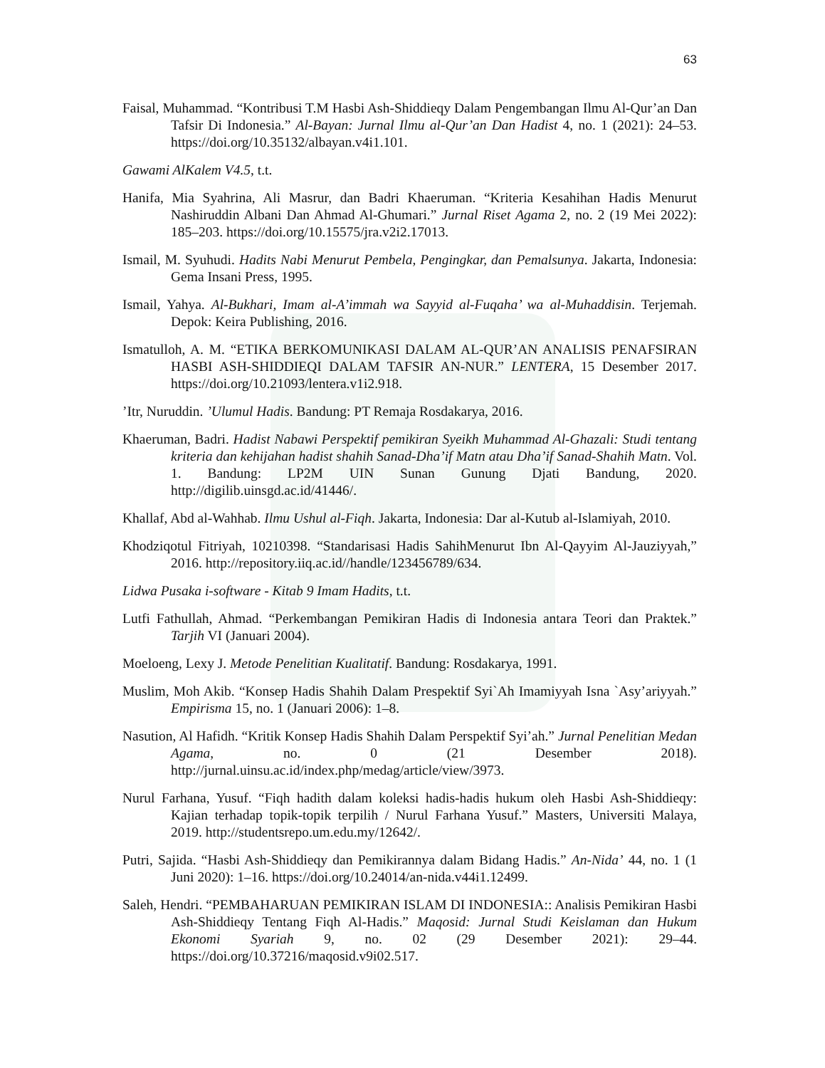63
Faisal, Muhammad. “Kontribusi T.M Hasbi Ash-Shiddieqy Dalam Pengembangan Ilmu Al-Qur’an Dan Tafsir Di Indonesia.” Al-Bayan: Jurnal Ilmu al-Qur’an Dan Hadist 4, no. 1 (2021): 24–53. https://doi.org/10.35132/albayan.v4i1.101.
Gawami AlKalem V4.5, t.t.
Hanifa, Mia Syahrina, Ali Masrur, dan Badri Khaeruman. “Kriteria Kesahihan Hadis Menurut Nashiruddin Albani Dan Ahmad Al-Ghumari.” Jurnal Riset Agama 2, no. 2 (19 Mei 2022): 185–203. https://doi.org/10.15575/jra.v2i2.17013.
Ismail, M. Syuhudi. Hadits Nabi Menurut Pembela, Pengingkar, dan Pemalsunya. Jakarta, Indonesia: Gema Insani Press, 1995.
Ismail, Yahya. Al-Bukhari, Imam al-A’immah wa Sayyid al-Fuqaha’ wa al-Muhaddisin. Terjemah. Depok: Keira Publishing, 2016.
Ismatulloh, A. M. “ETIKA BERKOMUNIKASI DALAM AL-QUR’AN ANALISIS PENAFSIRAN HASBI ASH-SHIDDIEQI DALAM TAFSIR AN-NUR.” LENTERA, 15 Desember 2017. https://doi.org/10.21093/lentera.v1i2.918.
’Itr, Nuruddin. ’Ulumul Hadis. Bandung: PT Remaja Rosdakarya, 2016.
Khaeruman, Badri. Hadist Nabawi Perspektif pemikiran Syeikh Muhammad Al-Ghazali: Studi tentang kriteria dan kehijahan hadist shahih Sanad-Dha’if Matn atau Dha’if Sanad-Shahih Matn. Vol. 1. Bandung: LP2M UIN Sunan Gunung Djati Bandung, 2020. http://digilib.uinsgd.ac.id/41446/.
Khallaf, Abd al-Wahhab. Ilmu Ushul al-Fiqh. Jakarta, Indonesia: Dar al-Kutub al-Islamiyah, 2010.
Khodziqotul Fitriyah, 10210398. “Standarisasi Hadis SahihMenurut Ibn Al-Qayyim Al-Jauziyyah,” 2016. http://repository.iiq.ac.id//handle/123456789/634.
Lidwa Pusaka i-software - Kitab 9 Imam Hadits, t.t.
Lutfi Fathullah, Ahmad. “Perkembangan Pemikiran Hadis di Indonesia antara Teori dan Praktek.” Tarjih VI (Januari 2004).
Moeloeng, Lexy J. Metode Penelitian Kualitatif. Bandung: Rosdakarya, 1991.
Muslim, Moh Akib. “Konsep Hadis Shahih Dalam Prespektif Syi`Ah Imamiyyah Isna `Asy’ariyyah.” Empirisma 15, no. 1 (Januari 2006): 1–8.
Nasution, Al Hafidh. “Kritik Konsep Hadis Shahih Dalam Perspektif Syi’ah.” Jurnal Penelitian Medan Agama, no. 0 (21 Desember 2018). http://jurnal.uinsu.ac.id/index.php/medag/article/view/3973.
Nurul Farhana, Yusuf. “Fiqh hadith dalam koleksi hadis-hadis hukum oleh Hasbi Ash-Shiddieqy: Kajian terhadap topik-topik terpilih / Nurul Farhana Yusuf.” Masters, Universiti Malaya, 2019. http://studentsrepo.um.edu.my/12642/.
Putri, Sajida. “Hasbi Ash-Shiddieqy dan Pemikirannya dalam Bidang Hadis.” An-Nida’ 44, no. 1 (1 Juni 2020): 1–16. https://doi.org/10.24014/an-nida.v44i1.12499.
Saleh, Hendri. “PEMBAHARUAN PEMIKIRAN ISLAM DI INDONESIA:: Analisis Pemikiran Hasbi Ash-Shiddieqy Tentang Fiqh Al-Hadis.” Maqosid: Jurnal Studi Keislaman dan Hukum Ekonomi Syariah 9, no. 02 (29 Desember 2021): 29–44. https://doi.org/10.37216/maqosid.v9i02.517.